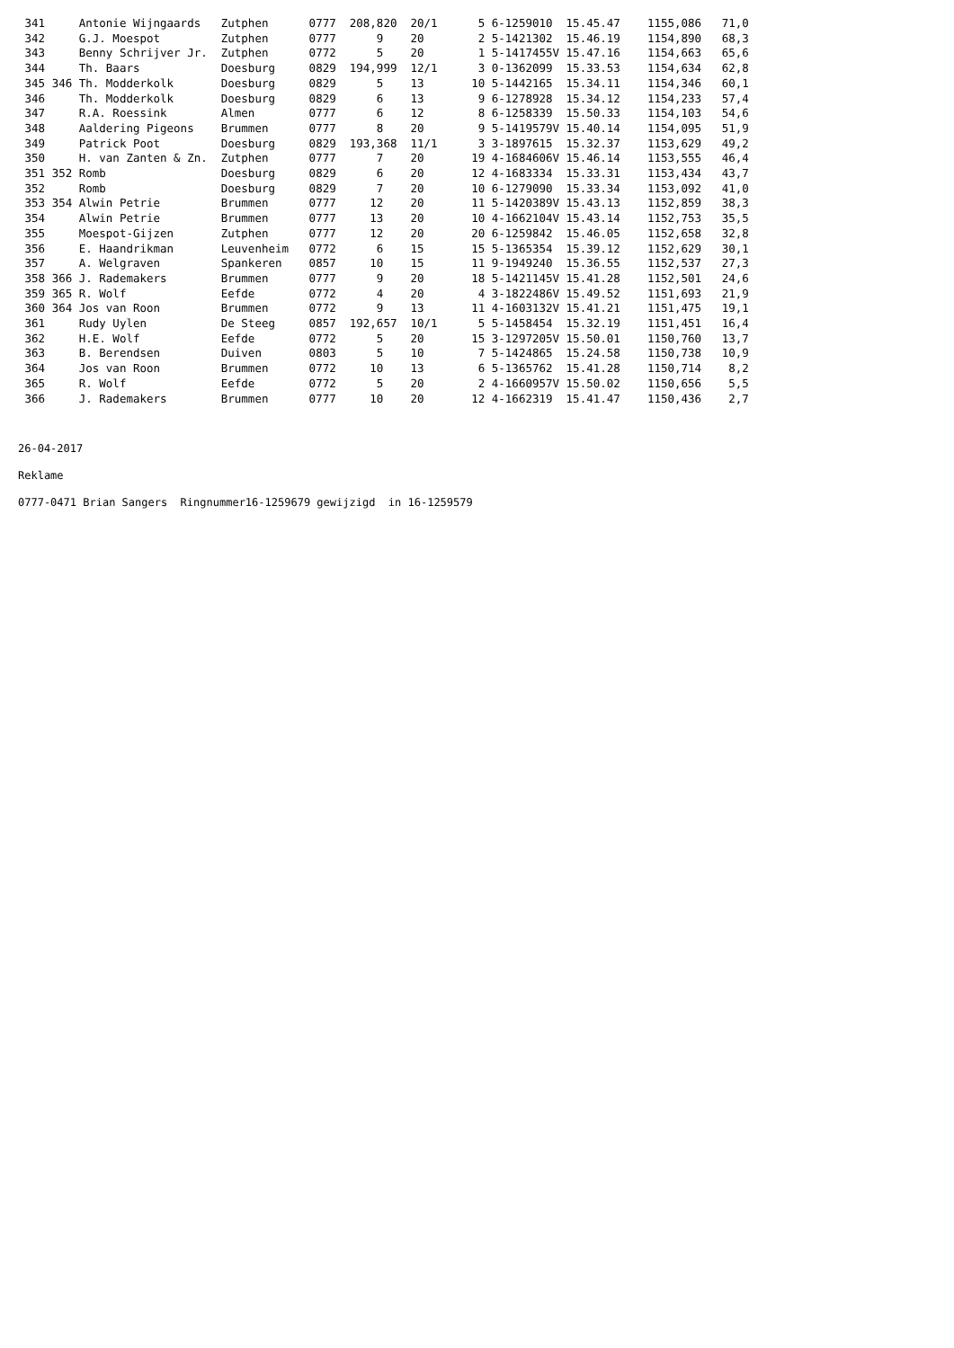341     Antonie Wijngaards   Zutphen      0777  208,820  20/1      5 6-1259010  15.45.47    1155,086   71,0
 342     G.J. Moespot         Zutphen      0777      9    20        2 5-1421302  15.46.19    1154,890   68,3
 343     Benny Schrijver Jr.  Zutphen      0772      5    20        1 5-1417455V 15.47.16    1154,663   65,6
 344     Th. Baars            Doesburg     0829  194,999  12/1      3 0-1362099  15.33.53    1154,634   62,8
 345 346 Th. Modderkolk       Doesburg     0829      5    13       10 5-1442165  15.34.11    1154,346   60,1
 346     Th. Modderkolk       Doesburg     0829      6    13        9 6-1278928  15.34.12    1154,233   57,4
 347     R.A. Roessink        Almen        0777      6    12        8 6-1258339  15.50.33    1154,103   54,6
 348     Aaldering Pigeons    Brummen      0777      8    20        9 5-1419579V 15.40.14    1154,095   51,9
 349     Patrick Poot         Doesburg     0829  193,368  11/1      3 3-1897615  15.32.37    1153,629   49,2
 350     H. van Zanten & Zn.  Zutphen      0777      7    20       19 4-1684606V 15.46.14    1153,555   46,4
 351 352 Romb                 Doesburg     0829      6    20       12 4-1683334  15.33.31    1153,434   43,7
 352     Romb                 Doesburg     0829      7    20       10 6-1279090  15.33.34    1153,092   41,0
 353 354 Alwin Petrie         Brummen      0777     12    20       11 5-1420389V 15.43.13    1152,859   38,3
 354     Alwin Petrie         Brummen      0777     13    20       10 4-1662104V 15.43.14    1152,753   35,5
 355     Moespot-Gijzen       Zutphen      0777     12    20       20 6-1259842  15.46.05    1152,658   32,8
 356     E. Haandrikman       Leuvenheim   0772      6    15       15 5-1365354  15.39.12    1152,629   30,1
 357     A. Welgraven         Spankeren    0857     10    15       11 9-1949240  15.36.55    1152,537   27,3
 358 366 J. Rademakers        Brummen      0777      9    20       18 5-1421145V 15.41.28    1152,501   24,6
 359 365 R. Wolf              Eefde        0772      4    20        4 3-1822486V 15.49.52    1151,693   21,9
 360 364 Jos van Roon         Brummen      0772      9    13       11 4-1603132V 15.41.21    1151,475   19,1
 361     Rudy Uylen           De Steeg     0857  192,657  10/1      5 5-1458454  15.32.19    1151,451   16,4
 362     H.E. Wolf            Eefde        0772      5    20       15 3-1297205V 15.50.01    1150,760   13,7
 363     B. Berendsen         Duiven       0803      5    10        7 5-1424865  15.24.58    1150,738   10,9
 364     Jos van Roon         Brummen      0772     10    13        6 5-1365762  15.41.28    1150,714    8,2
 365     R. Wolf              Eefde        0772      5    20        2 4-1660957V 15.50.02    1150,656    5,5
 366     J. Rademakers        Brummen      0777     10    20       12 4-1662319  15.41.47    1150,436    2,7
26-04-2017
Reklame
0777-0471 Brian Sangers Ringnummer16-1259679 gewijzigd in 16-1259579